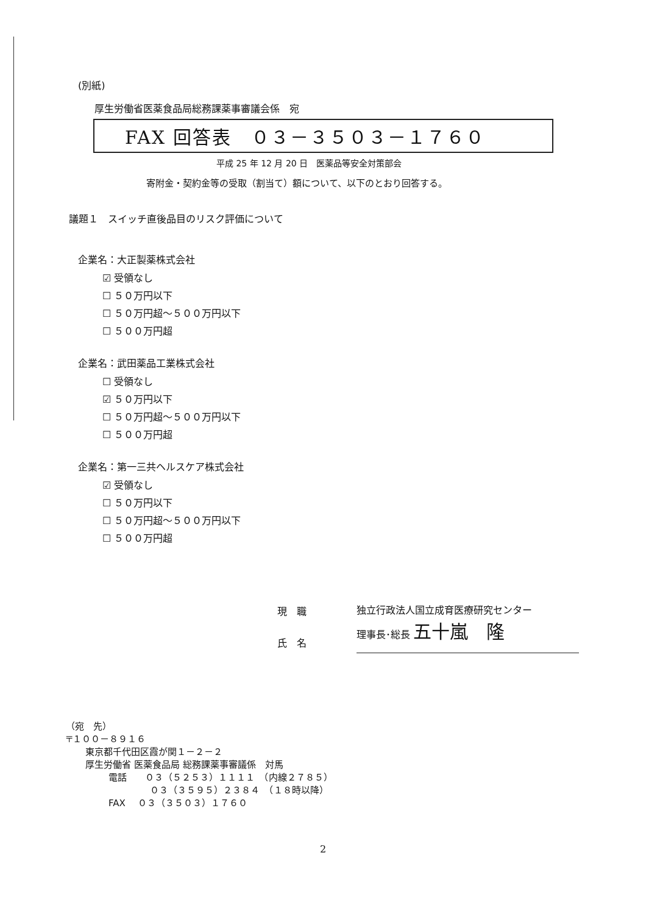(別紙)
厚生労働省医薬食品局総務課薬事審議会係　宛
FAX 回答表　０３－３５０３－１７６０
平成 25 年 12 月 20 日　医薬品等安全対策部会
寄附金・契約金等の受取（割当て）額について、以下のとおり回答する。
議題１　スイッチ直後品目のリスク評価について
企業名：大正製薬株式会社
☑ 受領なし
☐ ５０万円以下
☐ ５０万円超～５００万円以下
☐ ５００万円超
企業名：武田薬品工業株式会社
☐ 受領なし
☑ ５０万円以下
☐ ５０万円超～５００万円以下
☐ ５００万円超
企業名：第一三共ヘルスケア株式会社
☑ 受領なし
☐ ５０万円以下
☐ ５０万円超～５００万円以下
☐ ５００万円超
現　職
氏　名
独立行政法人国立成育医療研究センター
理事長･総長 五十嵐　隆
（宛　先）
〒１００－８９１６
東京都千代田区霞が関１－２－２
厚生労働省 医薬食品局 総務課薬事審議係　対馬
電話　　０３（５２５３）１１１１　（内線２７８５）
０３（３５９５）２３８４　（１８時以降）
FAX　 ０３（３５０３）１７６０
2